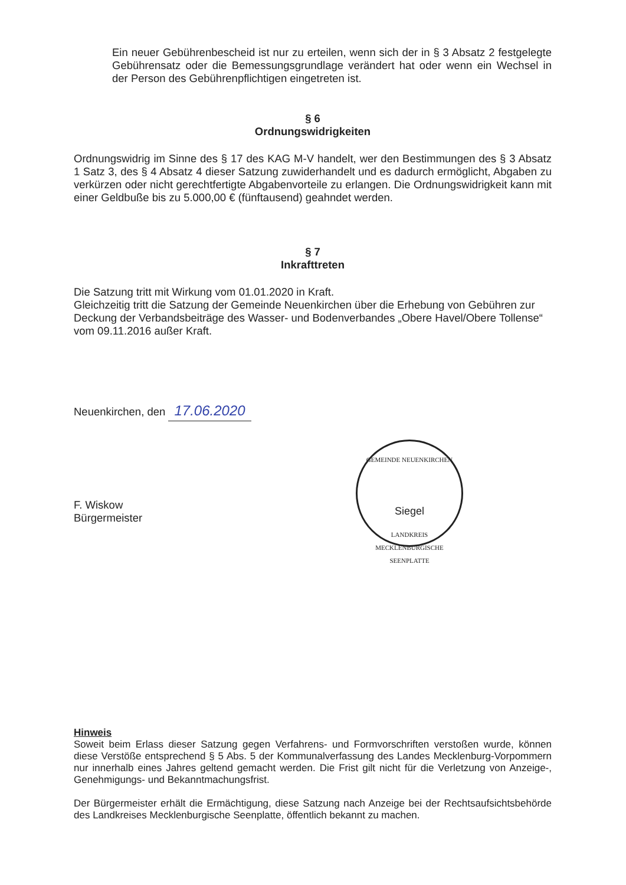Ein neuer Gebührenbescheid ist nur zu erteilen, wenn sich der in § 3 Absatz 2 festgelegte Gebührensatz oder die Bemessungsgrundlage verändert hat oder wenn ein Wechsel in der Person des Gebührenpflichtigen eingetreten ist.
§ 6
Ordnungswidrigkeiten
Ordnungswidrig im Sinne des § 17 des KAG M-V handelt, wer den Bestimmungen des § 3 Absatz 1 Satz 3, des § 4 Absatz 4 dieser Satzung zuwiderhandelt und es dadurch ermöglicht, Abgaben zu verkürzen oder nicht gerechtfertigte Abgabenvorteile zu erlangen. Die Ordnungswidrigkeit kann mit einer Geldbuße bis zu 5.000,00 € (fünftausend) geahndet werden.
§ 7
Inkrafttreten
Die Satzung tritt mit Wirkung vom 01.01.2020 in Kraft.
Gleichzeitig tritt die Satzung der Gemeinde Neuenkirchen über die Erhebung von Gebühren zur Deckung der Verbandsbeiträge des Wasser- und Bodenverbandes „Obere Havel/Obere Tollense“ vom 09.11.2016 außer Kraft.
Neuenkirchen, den 17.06.2020
F. Wiskow
Bürgermeister
GEMEINDE NEUENKIRCHEN
Siegel
LANDKREIS MECKLENBURGISCHE SEENPLATTE
Hinweis
Soweit beim Erlass dieser Satzung gegen Verfahrens- und Formvorschriften verstoßen wurde, können diese Verstöße entsprechend § 5 Abs. 5 der Kommunalverfassung des Landes Mecklenburg-Vorpommern nur innerhalb eines Jahres geltend gemacht werden. Die Frist gilt nicht für die Verletzung von Anzeige-, Genehmigungs- und Bekanntmachungsfrist.
Der Bürgermeister erhält die Ermächtigung, diese Satzung nach Anzeige bei der Rechtsaufsichtsbehörde des Landkreises Mecklenburgische Seenplatte, öffentlich bekannt zu machen.